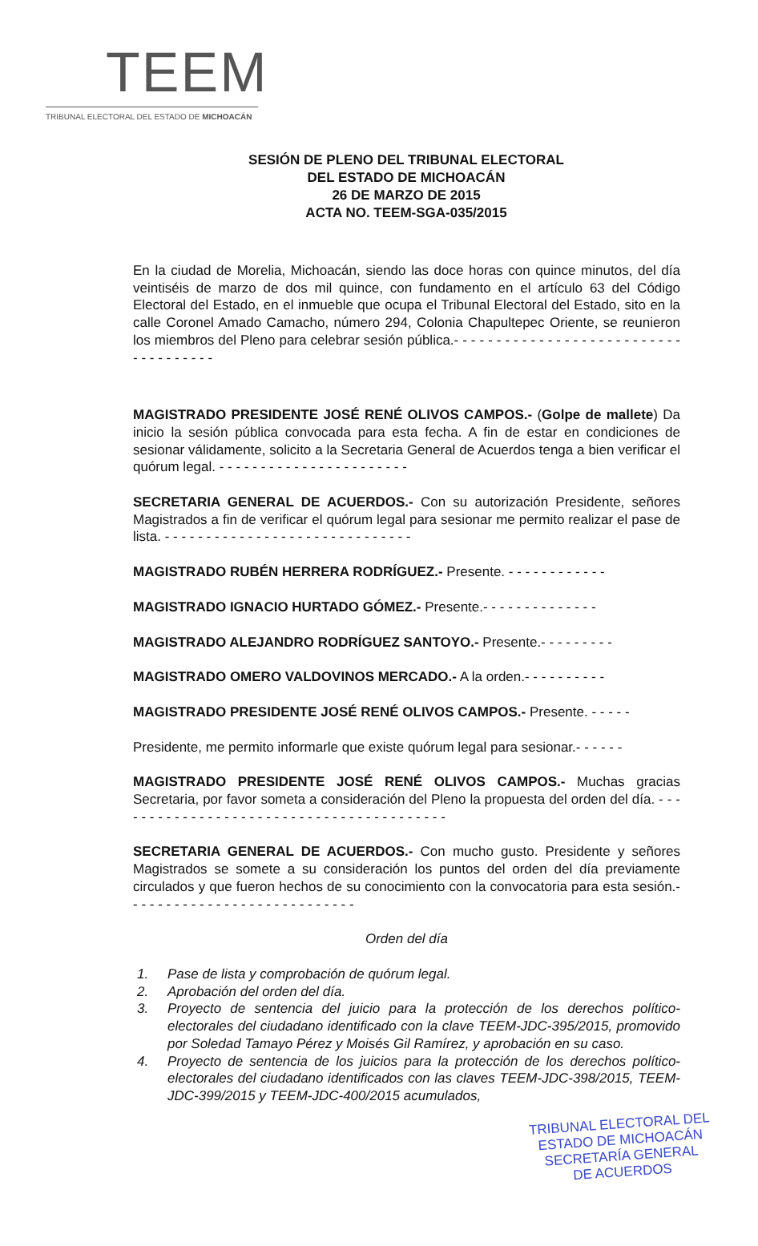TEEM
TRIBUNAL ELECTORAL DEL ESTADO DE MICHOACÁN
SESIÓN DE PLENO DEL TRIBUNAL ELECTORAL
DEL ESTADO DE MICHOACÁN
26 DE MARZO DE 2015
ACTA NO. TEEM-SGA-035/2015
En la ciudad de Morelia, Michoacán, siendo las doce horas con quince minutos, del día veintiséis de marzo de dos mil quince, con fundamento en el artículo 63 del Código Electoral del Estado, en el inmueble que ocupa el Tribunal Electoral del Estado, sito en la calle Coronel Amado Camacho, número 294, Colonia Chapultepec Oriente, se reunieron los miembros del Pleno para celebrar sesión pública.- - - - - - - - - - - - - - - - - - - - - - - - - - - - - - - - - - - - -
MAGISTRADO PRESIDENTE JOSÉ RENÉ OLIVOS CAMPOS.- (Golpe de mallete) Da inicio la sesión pública convocada para esta fecha. A fin de estar en condiciones de sesionar válidamente, solicito a la Secretaria General de Acuerdos tenga a bien verificar el quórum legal. - - - - - - - - - - - - - - - - - - - - - - -
SECRETARIA GENERAL DE ACUERDOS.- Con su autorización Presidente, señores Magistrados a fin de verificar el quórum legal para sesionar me permito realizar el pase de lista. - - - - - - - - - - - - - - - - - - - - - - - - - - - - - -
MAGISTRADO RUBÉN HERRERA RODRÍGUEZ.- Presente. - - - - - - - - - - - -
MAGISTRADO IGNACIO HURTADO GÓMEZ.- Presente.- - - - - - - - - - - - - -
MAGISTRADO ALEJANDRO RODRÍGUEZ SANTOYO.- Presente.- - - - - - - - -
MAGISTRADO OMERO VALDOVINOS MERCADO.- A la orden.- - - - - - - - - -
MAGISTRADO PRESIDENTE JOSÉ RENÉ OLIVOS CAMPOS.- Presente. - - - - -
Presidente, me permito informarle que existe quórum legal para sesionar.- - - - - -
MAGISTRADO PRESIDENTE JOSÉ RENÉ OLIVOS CAMPOS.- Muchas gracias Secretaria, por favor someta a consideración del Pleno la propuesta del orden del día. - - - - - - - - - - - - - - - - - - - - - - - - - - - - - - - - - - - - - - - - -
SECRETARIA GENERAL DE ACUERDOS.- Con mucho gusto. Presidente y señores Magistrados se somete a su consideración los puntos del orden del día previamente circulados y que fueron hechos de su conocimiento con la convocatoria para esta sesión.- - - - - - - - - - - - - - - - - - - - - - - - - - - -
Orden del día
1. Pase de lista y comprobación de quórum legal.
2. Aprobación del orden del día.
3. Proyecto de sentencia del juicio para la protección de los derechos político-electorales del ciudadano identificado con la clave TEEM-JDC-395/2015, promovido por Soledad Tamayo Pérez y Moisés Gil Ramírez, y aprobación en su caso.
4. Proyecto de sentencia de los juicios para la protección de los derechos político-electorales del ciudadano identificados con las claves TEEM-JDC-398/2015, TEEM-JDC-399/2015 y TEEM-JDC-400/2015 acumulados,
TRIBUNAL ELECTORAL DEL
ESTADO DE MICHOACÁN
SECRETARÍA GENERAL
DE ACUERDOS